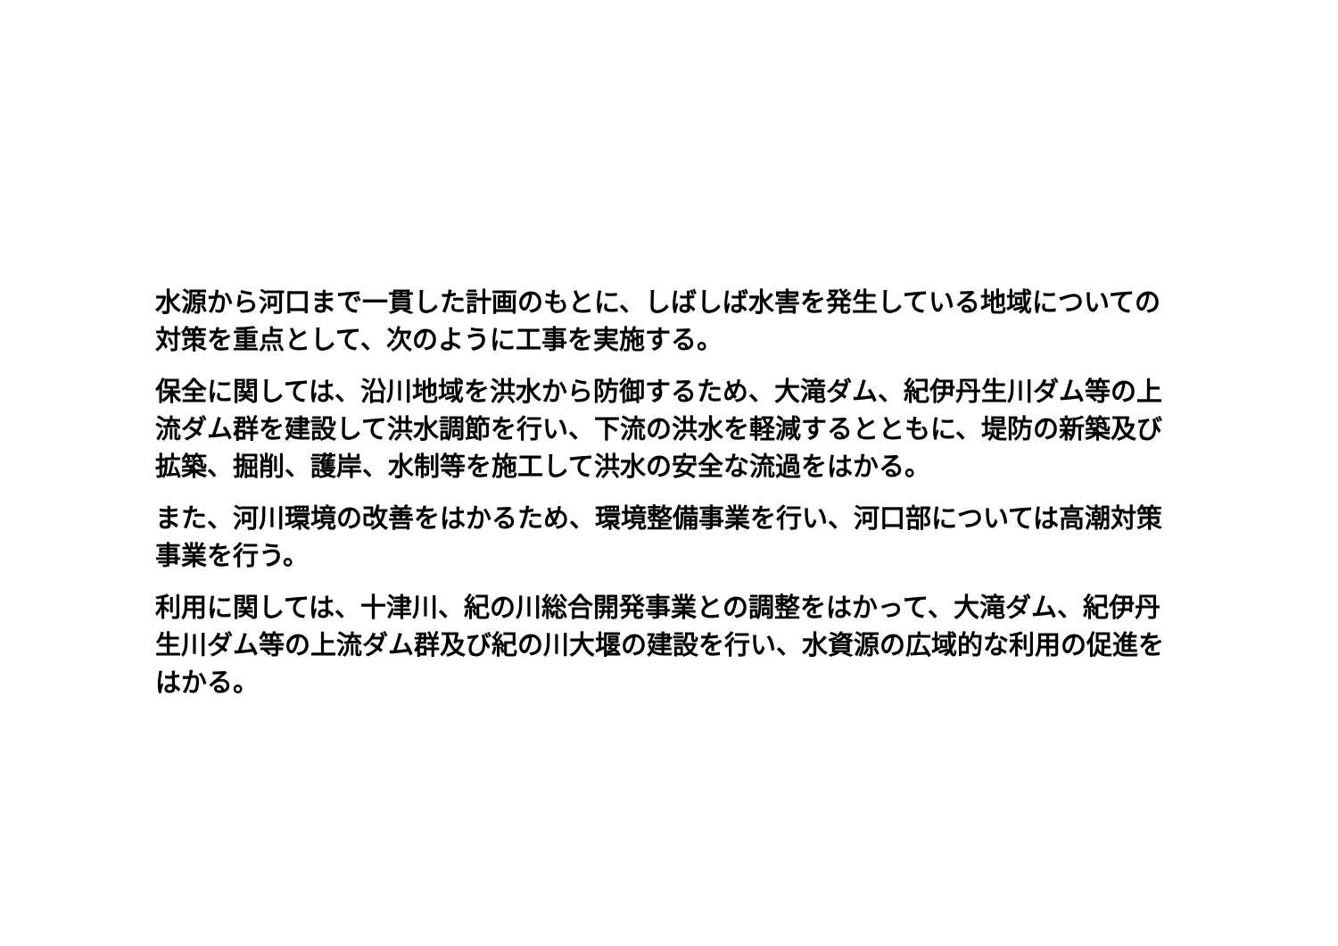水源から河口まで一貫した計画のもとに、しばしば水害を発生している地域についての対策を重点として、次のように工事を実施する。
保全に関しては、沿川地域を洪水から防御するため、大滝ダム、紀伊丹生川ダム等の上流ダム群を建設して洪水調節を行い、下流の洪水を軽減するとともに、堤防の新築及び拡築、掘削、護岸、水制等を施工して洪水の安全な流過をはかる。
また、河川環境の改善をはかるため、環境整備事業を行い、河口部については高潮対策事業を行う。
利用に関しては、十津川、紀の川総合開発事業との調整をはかって、大滝ダム、紀伊丹生川ダム等の上流ダム群及び紀の川大堰の建設を行い、水資源の広域的な利用の促進をはかる。